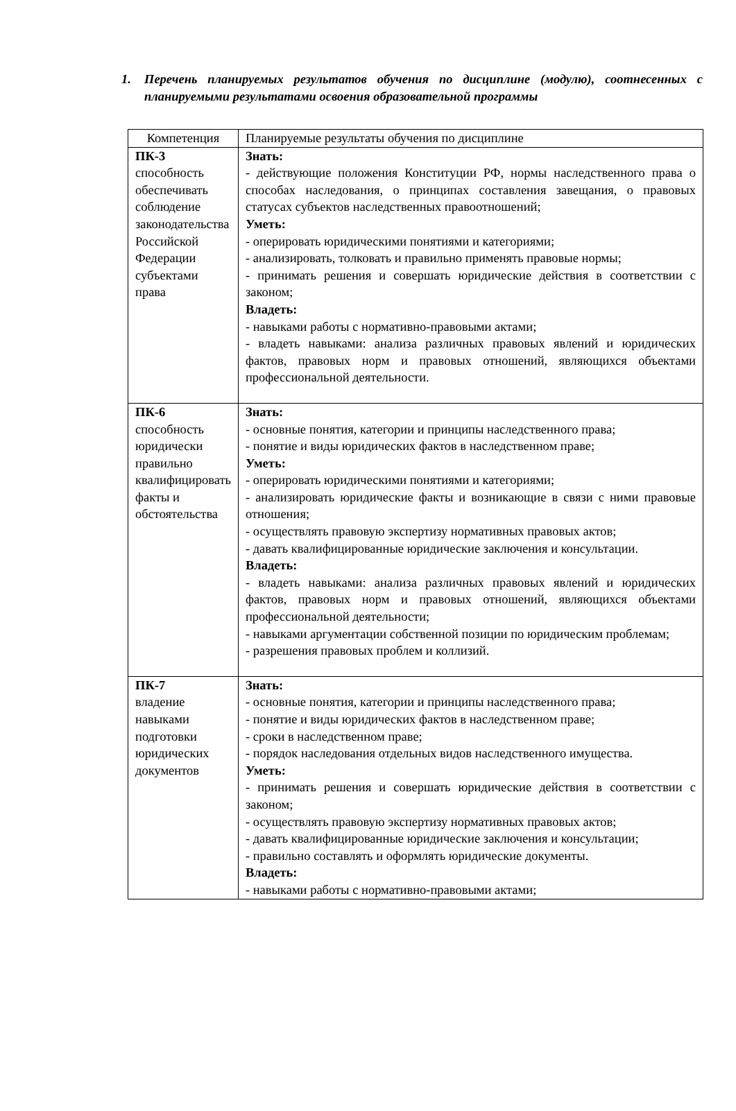1. Перечень планируемых результатов обучения по дисциплине (модулю), соотнесенных с планируемыми результатами освоения образовательной программы
| Компетенция | Планируемые результаты обучения по дисциплине |
| ПК-3 способность обеспечивать соблюдение законодательства Российской Федерации субъектами права | Знать: - действующие положения Конституции РФ, нормы наследственного права о способах наследования, о принципах составления завещания, о правовых статусах субъектов наследственных правоотношений; Уметь: - оперировать юридическими понятиями и категориями; - анализировать, толковать и правильно применять правовые нормы; - принимать решения и совершать юридические действия в соответствии с законом; Владеть: - навыками работы с нормативно-правовыми актами; - владеть навыками: анализа различных правовых явлений и юридических фактов, правовых норм и правовых отношений, являющихся объектами профессиональной деятельности. |
| ПК-6 способность юридически правильно квалифицировать факты и обстоятельства | Знать: - основные понятия, категории и принципы наследственного права; - понятие и виды юридических фактов в наследственном праве; Уметь: - оперировать юридическими понятиями и категориями; - анализировать юридические факты и возникающие в связи с ними правовые отношения; - осуществлять правовую экспертизу нормативных правовых актов; - давать квалифицированные юридические заключения и консультации. Владеть: - владеть навыками: анализа различных правовых явлений и юридических фактов, правовых норм и правовых отношений, являющихся объектами профессиональной деятельности; - навыками аргументации собственной позиции по юридическим проблемам; - разрешения правовых проблем и коллизий. |
| ПК-7 владение навыками подготовки юридических документов | Знать: - основные понятия, категории и принципы наследственного права; - понятие и виды юридических фактов в наследственном праве; - сроки в наследственном праве; - порядок наследования отдельных видов наследственного имущества. Уметь: - принимать решения и совершать юридические действия в соответствии с законом; - осуществлять правовую экспертизу нормативных правовых актов; - давать квалифицированные юридические заключения и консультации; - правильно составлять и оформлять юридические документы. Владеть: - навыками работы с нормативно-правовыми актами; |